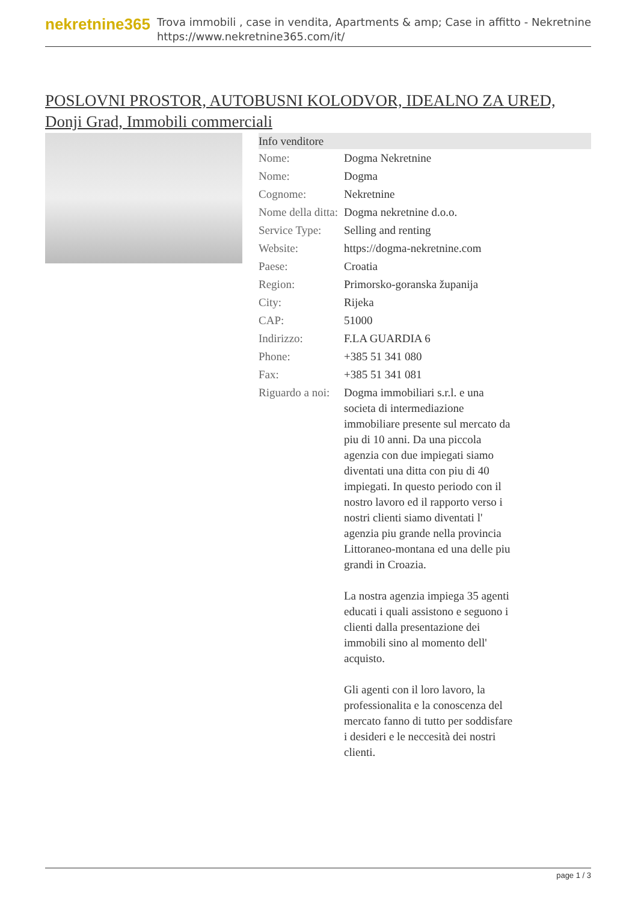nekretnine365
Trova immobili , case in vendita, Apartments & amp; Case in affitto - Nekretnine
https://www.nekretnine365.com/it/
POSLOVNI PROSTOR, AUTOBUSNI KOLODVOR, IDEALNO ZA URED, Donji Grad, Immobili commerciali
| Info venditore | |
| --- | --- |
| Nome: | Dogma Nekretnine |
| Nome: | Dogma |
| Cognome: | Nekretnine |
| Nome della ditta: | Dogma nekretnine d.o.o. |
| Service Type: | Selling and renting |
| Website: | https://dogma-nekretnine.com |
| Paese: | Croatia |
| Region: | Primorsko-goranska županija |
| City: | Rijeka |
| CAP: | 51000 |
| Indirizzo: | F.LA GUARDIA 6 |
| Phone: | +385 51 341 080 |
| Fax: | +385 51 341 081 |
| Riguardo a noi: | Dogma immobiliari s.r.l. e una societa di intermediazione immobiliare presente sul mercato da piu di 10 anni. Da una piccola agenzia con due impiegati siamo diventati una ditta con piu di 40 impiegati. In questo periodo con il nostro lavoro ed il rapporto verso i nostri clienti siamo diventati l' agenzia piu grande nella provincia Littoraneo-montana ed una delle piu grandi in Croazia. La nostra agenzia impiega 35 agenti educati i quali assistono e seguono i clienti dalla presentazione dei immobili sino al momento dell' acquisto. Gli agenti con il loro lavoro, la professionalita e la conoscenza del mercato fanno di tutto per soddisfare i desideri e le neccesità dei nostri clienti. |
page 1 / 3